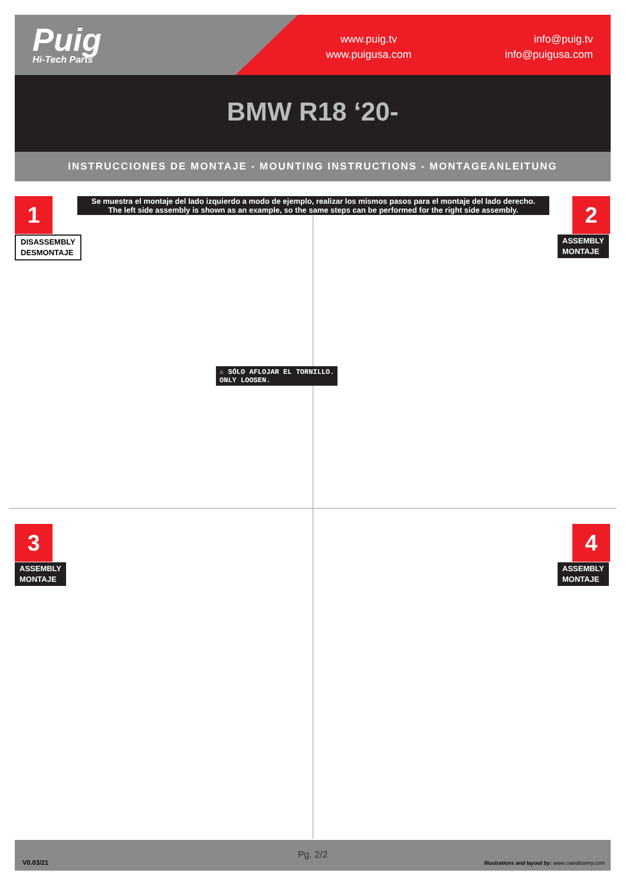Puig
Hi-Tech Parts
www.puig.tv
www.puigusa.com
info@puig.tv
info@puigusa.com
BMW R18 ‘20-
INSTRUCCIONES DE MONTAJE - MOUNTING INSTRUCTIONS - MONTAGEANLEITUNG
Se muestra el montaje del lado izquierdo a modo de ejemplo, realizar los mismos pasos para el montaje del lado derecho.
The left side assembly is shown as an example, so the same steps can be performed for the right side assembly.
1
DISASSEMBLY
DESMONTAJE
2
ASSEMBLY
MONTAJE
⚠ SÓLO AFLOJAR EL TORNILLO.
ONLY LOOSEN.
3
ASSEMBLY
MONTAJE
4
ASSEMBLY
MONTAJE
Pg. 2/2
V0.03/21
Illustrations and layout by: www.ciandisseny.com